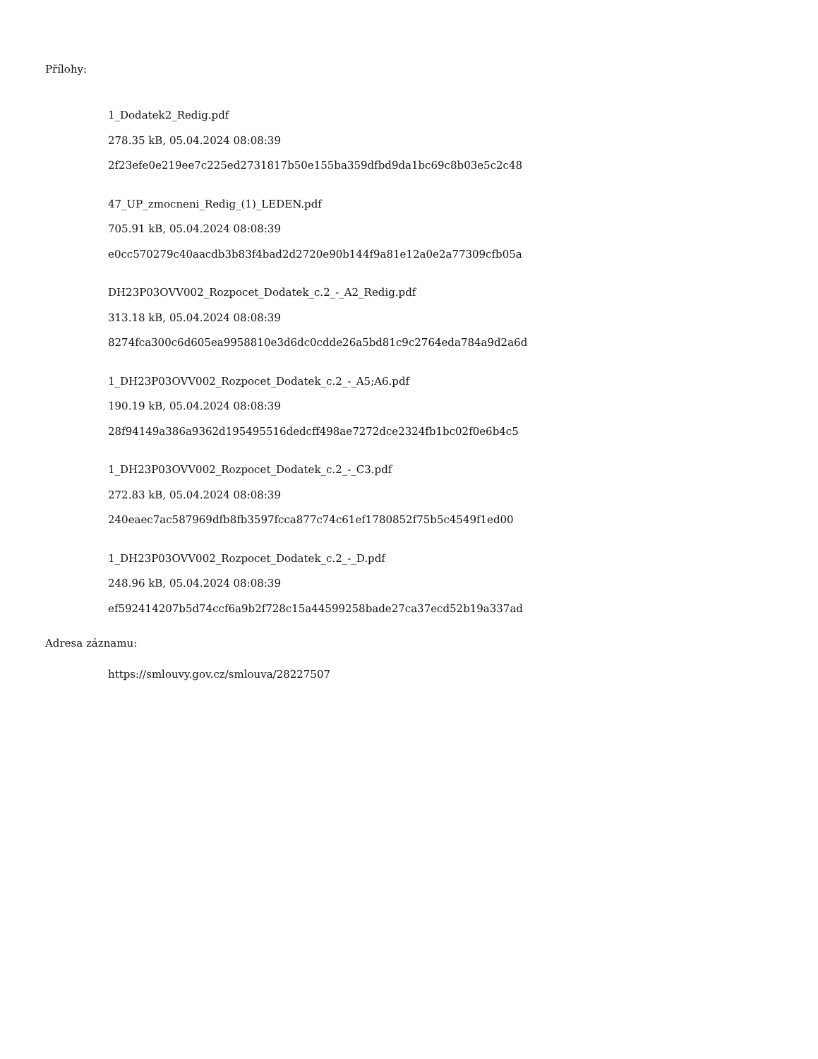Přílohy:
1_Dodatek2_Redig.pdf
278.35 kB, 05.04.2024 08:08:39
2f23efe0e219ee7c225ed2731817b50e155ba359dfbd9da1bc69c8b03e5c2c48
47_UP_zmocneni_Redig_(1)_LEDEN.pdf
705.91 kB, 05.04.2024 08:08:39
e0cc570279c40aacdb3b83f4bad2d2720e90b144f9a81e12a0e2a77309cfb05a
DH23P03OVV002_Rozpocet_Dodatek_c.2_-_A2_Redig.pdf
313.18 kB, 05.04.2024 08:08:39
8274fca300c6d605ea9958810e3d6dc0cdde26a5bd81c9c2764eda784a9d2a6d
1_DH23P03OVV002_Rozpocet_Dodatek_c.2_-_A5;A6.pdf
190.19 kB, 05.04.2024 08:08:39
28f94149a386a9362d195495516dedcff498ae7272dce2324fb1bc02f0e6b4c5
1_DH23P03OVV002_Rozpocet_Dodatek_c.2_-_C3.pdf
272.83 kB, 05.04.2024 08:08:39
240eaec7ac587969dfb8fb3597fcca877c74c61ef1780852f75b5c4549f1ed00
1_DH23P03OVV002_Rozpocet_Dodatek_c.2_-_D.pdf
248.96 kB, 05.04.2024 08:08:39
ef592414207b5d74ccf6a9b2f728c15a44599258bade27ca37ecd52b19a337ad
Adresa záznamu:
https://smlouvy.gov.cz/smlouva/28227507